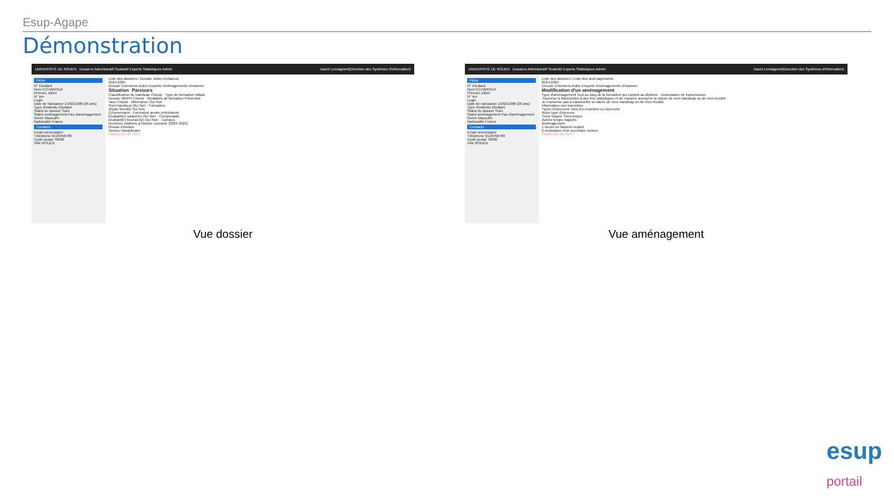Esup-Agape
Démonstration
UNIVERSITÉ DE ROUEN Dossiers Administratif Scolarité Exports Statistiques Admin David Lemaignent(Direction des Systèmes d'Information)
Fiche
N° Étudiant
Nom ECHAROUX
Prénom Julien
N° Ine
Login
Date de naissance 15/02/1998 (26 ans)
Type d'individu Étudiant
Statut du dossier Suivi
Statut aménagement Pas d'aménagement
Genre Masculin
Nationalité France
Contacts
Email universitaire
Téléphone 0123456789
Code postal 76000
Ville ROUEN
Liste des dossiers / Dossier Julien Echaroux
2024-2025
Dossier Entretiens Aides Enquête Aménagements d'examen
Situation Parcours
Classification du handicap Choisir · Type de formation Initiale
Dossier MDPH Choisir · Modalités de formation Présentiel
Taux Choisir · Alternance Oui Non
Suivi handisup Oui Non · Formation
Atypie friendly Oui Non
Commentaire · Formation année précédente
Étudiant(e) salarié(e) Oui Non · Composante
Étudiant(e) boursier(e) Oui Non · Campus
Données relatives à l'année courante (2024-2025)
Niveau d'études
Secteur disciplinaire
Plateforme de TEST
Vue dossier
UNIVERSITÉ DE ROUEN Dossiers Administratif Scolarité Exports Statistiques Admin David Lemaignent(Direction des Systèmes d'Information)
Fiche
N° Étudiant
Nom ECHAROUX
Prénom Julien
N° Ine
Login
Date de naissance 15/02/1998 (26 ans)
Type d'individu Étudiant
Statut du dossier Suivi
Statut aménagement Pas d'aménagement
Genre Masculin
Nationalité France
Contacts
Email universitaire
Téléphone 0123456789
Code postal 76000
Ville ROUEN
Liste des dossiers / Liste des aménagements
2024-2025
Dossier Entretiens Aides Enquête Aménagements d'examen
Modification d'un aménagement
Type d'aménagement Tout au long de la formation qui conduit au diplôme · Autorisation de transmission
J'autorise à transmettre à des fins statistiques et de manière anonyme la nature de mon handicap ou de mon trouble
Je n'autorise pas à transmettre la nature de mon handicap ou de mon trouble
Information non transmise
Types d'épreuves Tous les examens ou épreuves
Autre type d'épreuve
Temp majoré Tiers-temps
Autres temps majorés
Aménagement
1 Accès en fauteuil roulant
2 Assistance d'un secrétaire lecteur.
Plateforme de TEST
Vue aménagement
esup
portail